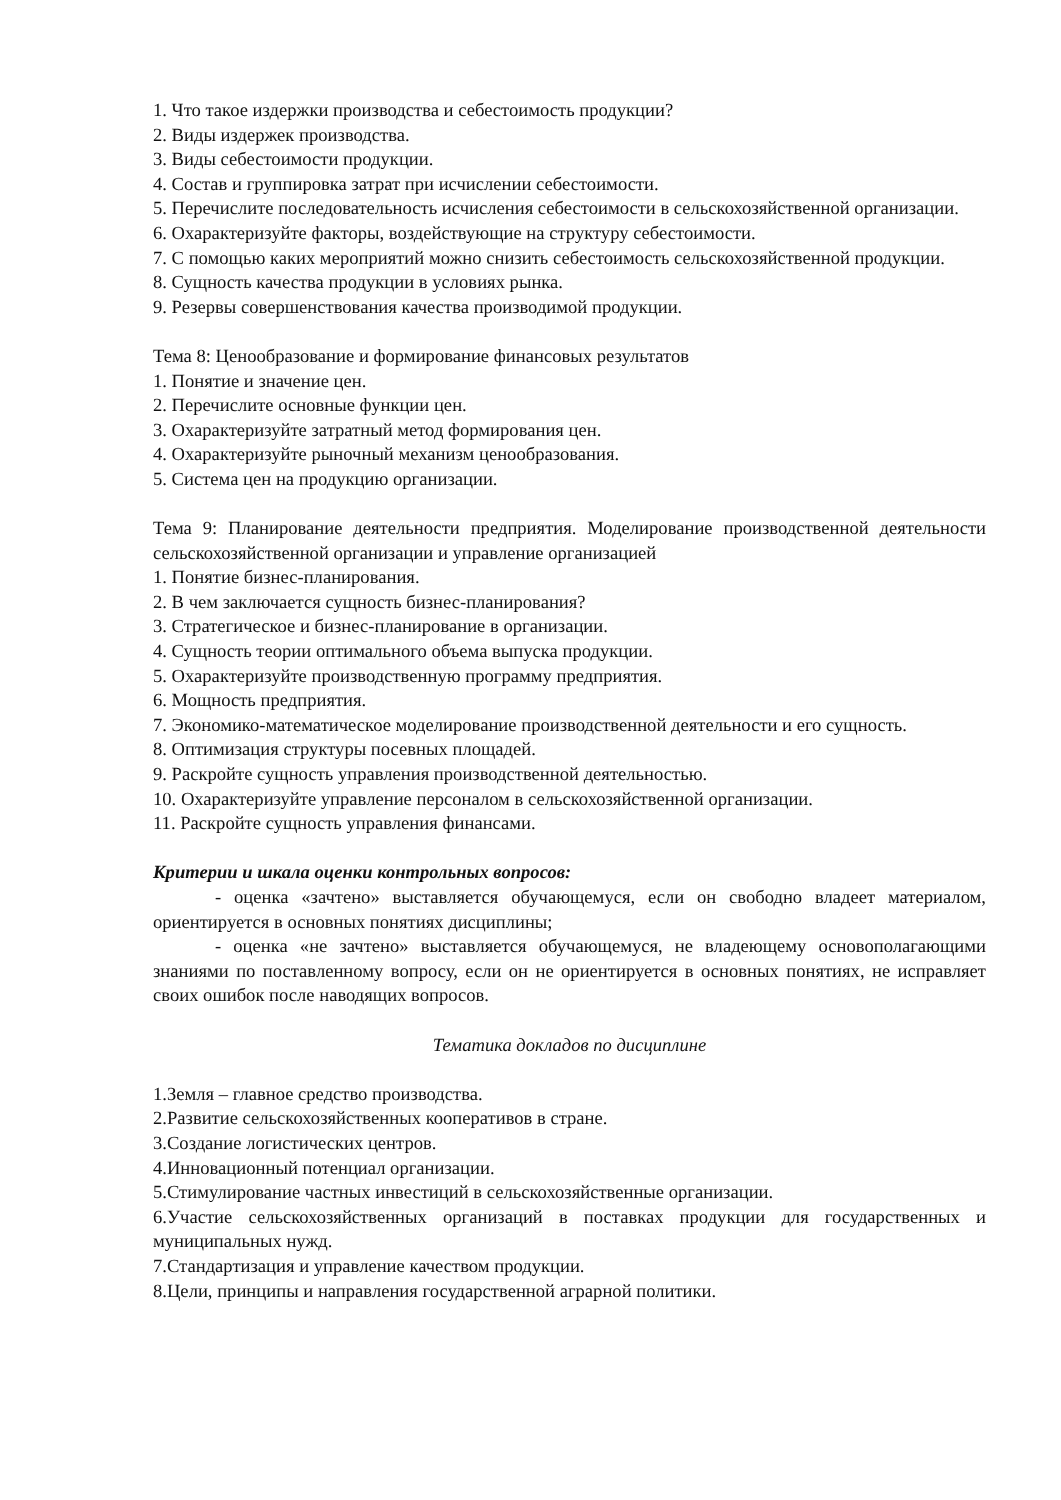1. Что такое издержки производства и себестоимость продукции?
2. Виды издержек производства.
3. Виды себестоимости продукции.
4. Состав и группировка затрат при исчислении себестоимости.
5. Перечислите последовательность исчисления себестоимости в сельскохозяйственной организации.
6. Охарактеризуйте факторы, воздействующие на структуру себестоимости.
7. С помощью каких мероприятий можно снизить себестоимость сельскохозяйственной продукции.
8. Сущность качества продукции в условиях рынка.
9. Резервы совершенствования качества производимой продукции.
Тема 8: Ценообразование и формирование финансовых результатов
1. Понятие и значение цен.
2. Перечислите основные функции цен.
3. Охарактеризуйте затратный метод формирования цен.
4. Охарактеризуйте рыночный механизм ценообразования.
5. Система цен на продукцию организации.
Тема 9: Планирование деятельности предприятия. Моделирование производственной деятельности сельскохозяйственной организации и управление организацией
1. Понятие бизнес-планирования.
2. В чем заключается сущность бизнес-планирования?
3. Стратегическое и бизнес-планирование в организации.
4. Сущность теории оптимального объема выпуска продукции.
5. Охарактеризуйте производственную программу предприятия.
6. Мощность предприятия.
7. Экономико-математическое моделирование производственной деятельности и его сущность.
8. Оптимизация структуры посевных площадей.
9. Раскройте сущность управления производственной деятельностью.
10. Охарактеризуйте управление персоналом в сельскохозяйственной организации.
11. Раскройте сущность управления финансами.
Критерии и шкала оценки контрольных вопросов:
- оценка «зачтено» выставляется обучающемуся, если он свободно владеет материалом, ориентируется в основных понятиях дисциплины;
- оценка «не зачтено» выставляется обучающемуся, не владеющему основополагающими знаниями по поставленному вопросу, если он не ориентируется в основных понятиях, не исправляет своих ошибок после наводящих вопросов.
Тематика докладов по дисциплине
1.Земля – главное средство производства.
2.Развитие сельскохозяйственных кооперативов в стране.
3.Создание логистических центров.
4.Инновационный потенциал организации.
5.Стимулирование частных инвестиций в сельскохозяйственные организации.
6.Участие сельскохозяйственных организаций в поставках продукции для государственных и муниципальных нужд.
7.Стандартизация и управление качеством продукции.
8.Цели, принципы и направления государственной аграрной политики.